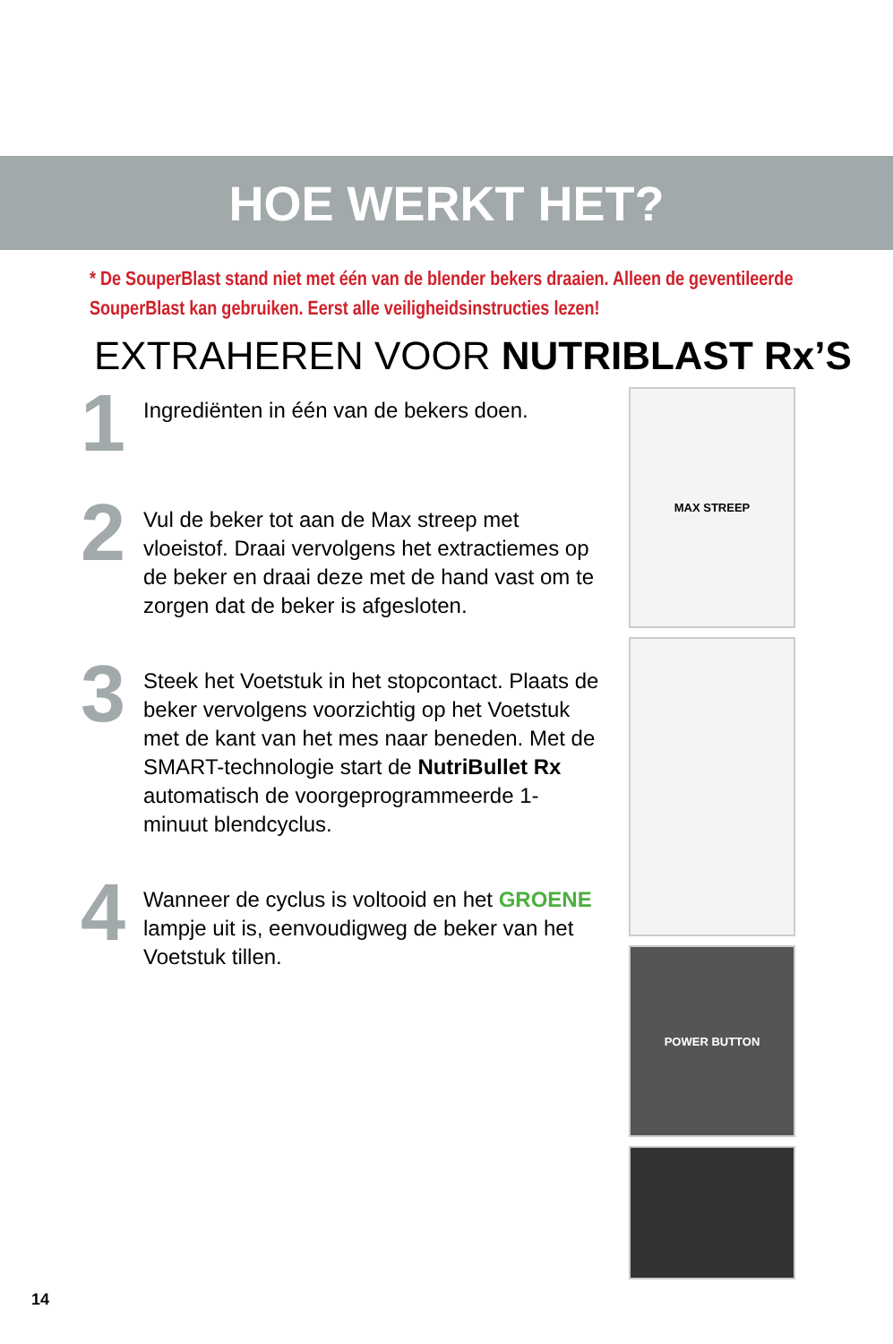HOE WERKT HET?
* De SouperBlast stand niet met één van de blender bekers draaien. Alleen de geventileerde SouperBlast kan gebruiken. Eerst alle veiligheidsinstructies lezen!
EXTRAHEREN VOOR NUTRIBLAST Rx’S
1
Ingrediënten in één van de bekers doen.
2
Vul de beker tot aan de Max streep met vloeistof. Draai vervolgens het extractiemes op de beker en draai deze met de hand vast om te zorgen dat de beker is afgesloten.
3
Steek het Voetstuk in het stopcontact. Plaats de beker vervolgens voorzichtig op het Voetstuk met de kant van het mes naar beneden. Met de SMART-technologie start de NutriBullet Rx automatisch de voorgeprogrammeerde 1-minuut blendcyclus.
4
Wanneer de cyclus is voltooid en het GROENE lampje uit is, eenvoudigweg de beker van het Voetstuk tillen.
MAX STREEP
POWER BUTTON
14